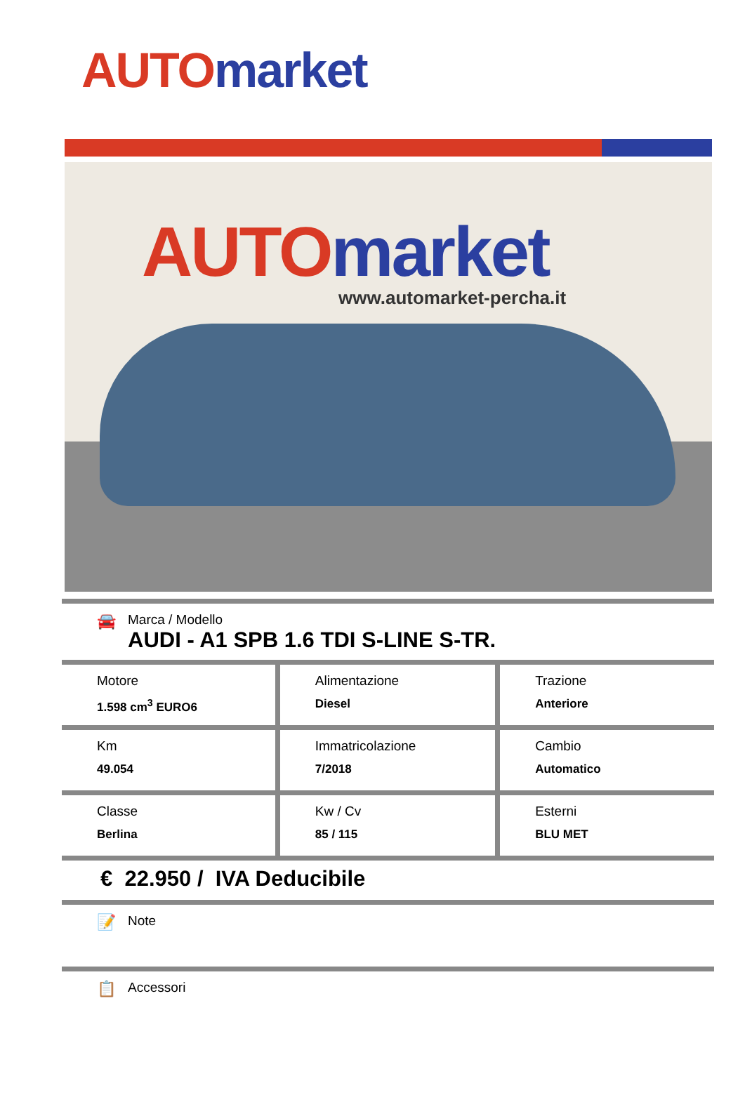AUTO market
AUTO market
www.automarket-percha.it
🚘
Marca / Modello
AUDI - A1 SPB 1.6 TDI S-LINE S-TR.
| Motore 1.598 cm<sup>3</sup> EURO6 | Alimentazione Diesel | Trazione Anteriore |
| Km 49.054 | Immatricolazione 7/2018 | Cambio Automatico |
| Classe Berlina | Kw / Cv 85 / 115 | Esterni BLU MET |
€ 22.950 / IVA Deducibile
📝
Note
📋
Accessori